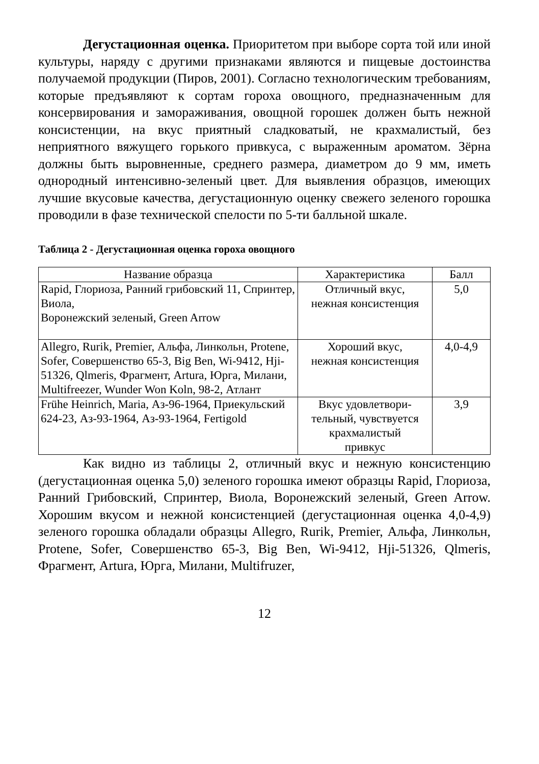Дегустационная оценка. Приоритетом при выборе сорта той или иной культуры, наряду с другими признаками являются и пищевые достоинства получаемой продукции (Пиров, 2001). Согласно технологическим требованиям, которые предъявляют к сортам гороха овощного, предназначенным для консервирования и замораживания, овощной горошек должен быть нежной консистенции, на вкус приятный сладковатый, не крахмалистый, без неприятного вяжущего горького привкуса, с выраженным ароматом. Зёрна должны быть выровненные, среднего размера, диаметром до 9 мм, иметь однородный интенсивно-зеленый цвет. Для выявления образцов, имеющих лучшие вкусовые качества, дегустационную оценку свежего зеленого горошка проводили в фазе технической спелости по 5-ти балльной шкале.
Таблица 2 - Дегустационная оценка гороха овощного
| Название образца | Характеристика | Балл |
| --- | --- | --- |
| Rapid, Глориоза, Ранний грибовский 11, Спринтер, Виола, Воронежский зеленый, Green Arrow | Отличный вкус, нежная консистенция | 5,0 |
| Allegro, Rurik, Premier, Альфа, Линкольн, Protene, Sofer, Совершенство 65-3, Big Ben, Wi-9412, Hji-51326, Qlmeris, Фрагмент, Artura, Юрга, Милани, Multifreezer, Wunder Won Koln, 98-2, Атлант | Хороший вкус, нежная консистенция | 4,0-4,9 |
| Frühe Heinrich, Maria, Аз-96-1964, Приекульский 624-23, Аз-93-1964, Аз-93-1964, Fertigold | Вкус удовлетвори- тельный, чувствуется крахмалистый привкус | 3,9 |
Как видно из таблицы 2, отличный вкус и нежную консистенцию (дегустационная оценка 5,0) зеленого горошка имеют образцы Rapid, Глориоза, Ранний Грибовский, Спринтер, Виола, Воронежский зеленый, Green Arrow. Хорошим вкусом и нежной консистенцией (дегустационная оценка 4,0-4,9) зеленого горошка обладали образцы Allegro, Rurik, Premier, Альфа, Линкольн, Protene, Sofer, Совершенство 65-3, Big Ben, Wi-9412, Hji-51326, Qlmeris, Фрагмент, Artura, Юрга, Милани, Multifruzer,
12